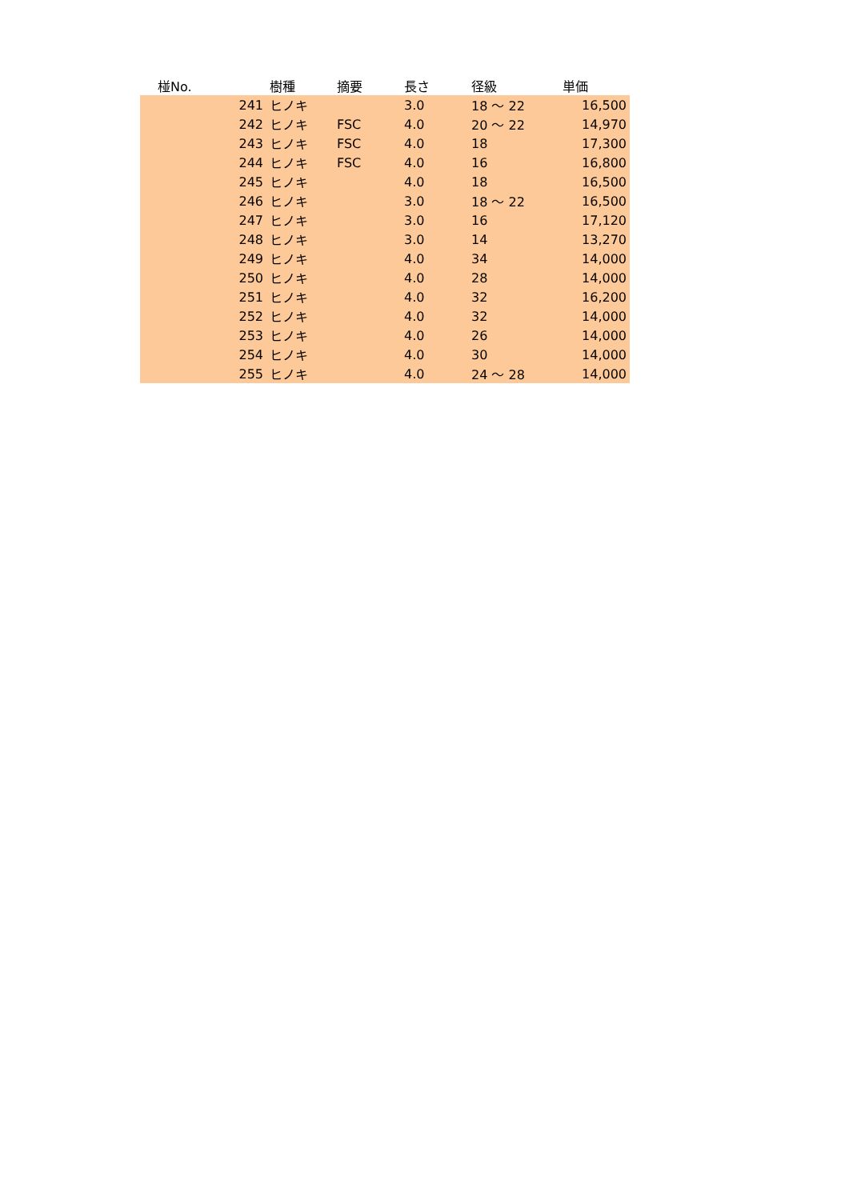| 椪No. | 樹種 | 摘要 | 長さ | 径級 | 単価 |
| --- | --- | --- | --- | --- | --- |
| 241 | ヒノキ | | 3.0 | 18 ～ 22 | 16,500 |
| 242 | ヒノキ | FSC | 4.0 | 20 ～ 22 | 14,970 |
| 243 | ヒノキ | FSC | 4.0 | 18 | 17,300 |
| 244 | ヒノキ | FSC | 4.0 | 16 | 16,800 |
| 245 | ヒノキ | | 4.0 | 18 | 16,500 |
| 246 | ヒノキ | | 3.0 | 18 ～ 22 | 16,500 |
| 247 | ヒノキ | | 3.0 | 16 | 17,120 |
| 248 | ヒノキ | | 3.0 | 14 | 13,270 |
| 249 | ヒノキ | | 4.0 | 34 | 14,000 |
| 250 | ヒノキ | | 4.0 | 28 | 14,000 |
| 251 | ヒノキ | | 4.0 | 32 | 16,200 |
| 252 | ヒノキ | | 4.0 | 32 | 14,000 |
| 253 | ヒノキ | | 4.0 | 26 | 14,000 |
| 254 | ヒノキ | | 4.0 | 30 | 14,000 |
| 255 | ヒノキ | | 4.0 | 24 ～ 28 | 14,000 |